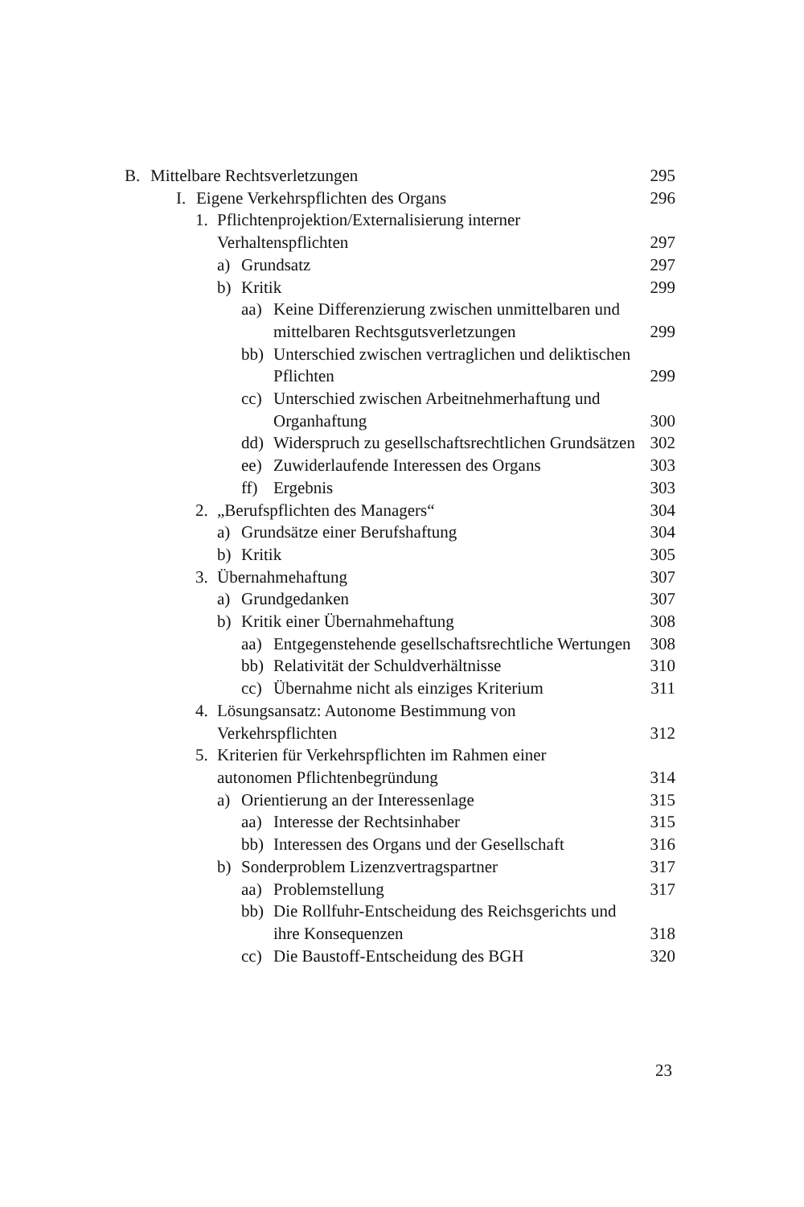B. Mittelbare Rechtsverletzungen
295
I. Eigene Verkehrspflichten des Organs
296
1. Pflichtenprojektion/Externalisierung interner
Verhaltenspflichten
297
a) Grundsatz 297
b) Kritik 299
aa) Keine Differenzierung zwischen unmittelbaren und mittelbaren Rechtsgutsverletzungen
299
bb) Unterschied zwischen vertraglichen und deliktischen Pflichten
299
cc) Unterschied zwischen Arbeitnehmerhaftung und Organhaftung
300
dd) Widerspruch zu gesellschaftsrechtlichen Grundsätzen
302
ee) Zuwiderlaufende Interessen des Organs
303
ff) Ergebnis 303
2. „Berufspflichten des Managers“
304
a) Grundsätze einer Berufshaftung
304
b) Kritik 305
3. Übernahmehaftung 307
a) Grundgedanken 307
b) Kritik einer Übernahmehaftung
308
aa) Entgegenstehende gesellschaftsrechtliche Wertungen
308
bb) Relativität der Schuldverhältnisse
310
cc) Übernahme nicht als einziges Kriterium
311
4. Lösungsansatz: Autonome Bestimmung von
Verkehrspflichten
312
5. Kriterien für Verkehrspflichten im Rahmen einer
autonomen Pflichtenbegründung
314
a) Orientierung an der Interessenlage
315
aa) Interesse der Rechtsinhaber
315
bb) Interessen des Organs und der Gesellschaft
316
b) Sonderproblem Lizenzvertragspartner
317
aa) Problemstellung 317
bb) Die Rollfuhr-Entscheidung des Reichsgerichts und ihre Konsequenzen
318
cc) Die Baustoff-Entscheidung des BGH
320
23